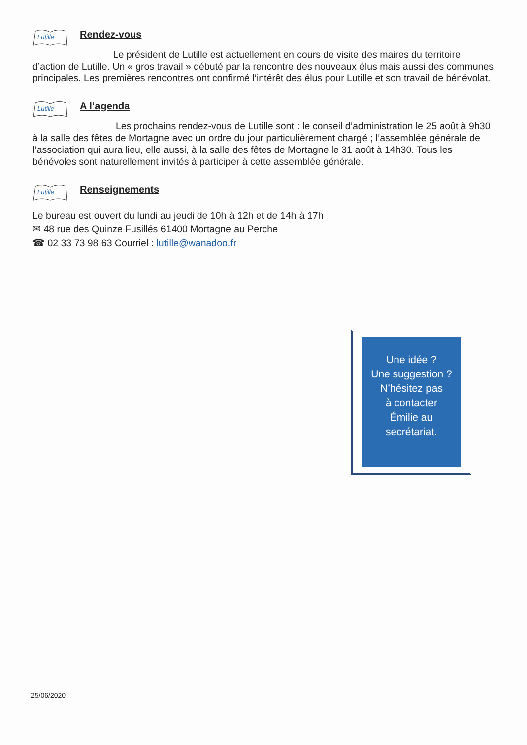Lutille
Rendez-vous
Le président de Lutille est actuellement en cours de visite des maires du territoire d’action de Lutille. Un « gros travail » débuté par la rencontre des nouveaux élus mais aussi des communes principales. Les premières rencontres ont confirmé l’intérêt des élus pour Lutille et son travail de bénévolat.
Lutille
A l’agenda
Les prochains rendez-vous de Lutille sont : le conseil d’administration le 25 août à 9h30 à la salle des fêtes de Mortagne avec un ordre du jour particulièrement chargé ; l’assemblée générale de l’association qui aura lieu, elle aussi, à la salle des fêtes de Mortagne le 31 août à 14h30. Tous les bénévoles sont naturellement invités à participer à cette assemblée générale.
Lutille
Renseignements
Le bureau est ouvert du lundi au jeudi de 10h à 12h et de 14h à 17h
✉ 48 rue des Quinze Fusillés 61400 Mortagne au Perche
☎ 02 33 73 98 63 Courriel : lutille@wanadoo.fr
Une idée ?
Une suggestion ?
N’hésitez pas
à contacter
Émilie au
secrétariat.
25/06/2020